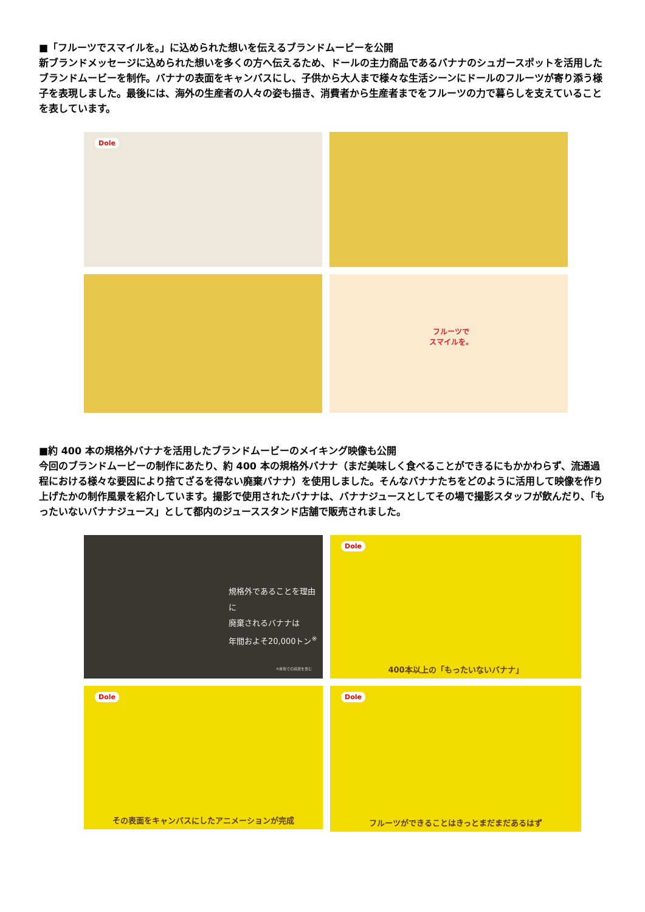■「フルーツでスマイルを。」に込められた想いを伝えるブランドムービーを公開
新ブランドメッセージに込められた想いを多くの方へ伝えるため、ドールの主力商品であるバナナのシュガースポットを活用したブランドムービーを制作。バナナの表面をキャンバスにし、子供から大人まで様々な生活シーンにドールのフルーツが寄り添う様子を表現しました。最後には、海外の生産者の人々の姿も描き、消費者から生産者までをフルーツの力で暮らしを支えていることを表しています。
Dole
フルーツで
スマイルを。
■約 400 本の規格外バナナを活用したブランドムービーのメイキング映像も公開
今回のブランドムービーの制作にあたり、約 400 本の規格外バナナ（まだ美味しく食べることができるにもかかわらず、流通過程における様々な要因により捨てざるを得ない廃棄バナナ）を使用しました。そんなバナナたちをどのように活用して映像を作り上げたかの制作風景を紹介しています。撮影で使用されたバナナは、バナナジュースとしてその場で撮影スタッフが飲んだり、「もったいないバナナジュース」として都内のジューススタンド店舗で販売されました。
規格外であることを理由に
廃棄されるバナナは
年間およそ20,000トン<sup>※</sup>
※産地での廃棄を含む
Dole
400本以上の「もったいないバナナ」
Dole
その表面をキャンバスにしたアニメーションが完成
Dole
フルーツができることはきっとまだまだあるはず